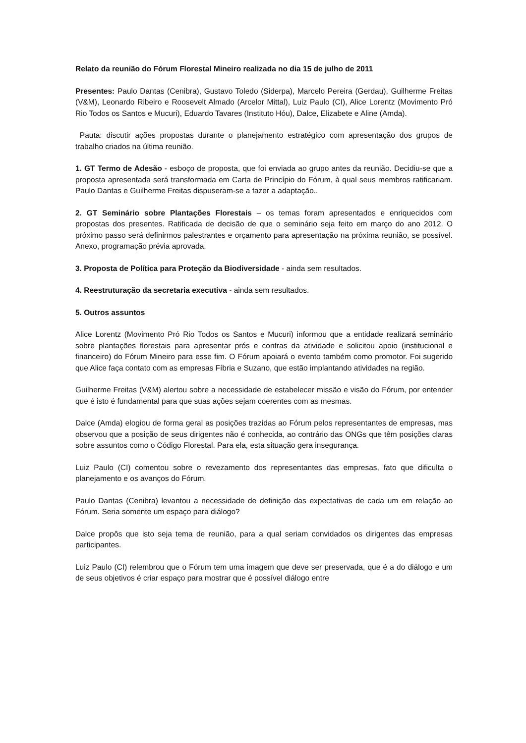Relato da reunião do Fórum Florestal Mineiro realizada no dia 15 de julho de 2011
Presentes: Paulo Dantas (Cenibra), Gustavo Toledo (Siderpa), Marcelo Pereira (Gerdau), Guilherme Freitas (V&M), Leonardo Ribeiro e Roosevelt Almado (Arcelor Mittal), Luiz Paulo (CI), Alice Lorentz (Movimento Pró Rio Todos os Santos e Mucuri), Eduardo Tavares (Instituto Hóu), Dalce, Elizabete e Aline (Amda).
Pauta: discutir ações propostas durante o planejamento estratégico com apresentação dos grupos de trabalho criados na última reunião.
1. GT Termo de Adesão - esboço de proposta, que foi enviada ao grupo antes da reunião. Decidiu-se que a proposta apresentada será transformada em Carta de Princípio do Fórum, à qual seus membros ratificariam. Paulo Dantas e Guilherme Freitas dispuseram-se a fazer a adaptação..
2. GT Seminário sobre Plantações Florestais – os temas foram apresentados e enriquecidos com propostas dos presentes. Ratificada de decisão de que o seminário seja feito em março do ano 2012. O próximo passo será definirmos palestrantes e orçamento para apresentação na próxima reunião, se possível. Anexo, programação prévia aprovada.
3. Proposta de Política para Proteção da Biodiversidade - ainda sem resultados.
4. Reestruturação da secretaria executiva - ainda sem resultados.
5. Outros assuntos
Alice Lorentz (Movimento Pró Rio Todos os Santos e Mucuri) informou que a entidade realizará seminário sobre plantações florestais para apresentar prós e contras da atividade e solicitou apoio (institucional e financeiro) do Fórum Mineiro para esse fim. O Fórum apoiará o evento também como promotor. Foi sugerido que Alice faça contato com as empresas Fíbria e Suzano, que estão implantando atividades na região.
Guilherme Freitas (V&M) alertou sobre a necessidade de estabelecer missão e visão do Fórum, por entender que é isto é fundamental para que suas ações sejam coerentes com as mesmas.
Dalce (Amda) elogiou de forma geral as posições trazidas ao Fórum pelos representantes de empresas, mas observou que a posição de seus dirigentes não é conhecida, ao contrário das ONGs que têm posições claras sobre assuntos como o Código Florestal. Para ela, esta situação gera insegurança.
Luiz Paulo (CI) comentou sobre o revezamento dos representantes das empresas, fato que dificulta o planejamento e os avanços do Fórum.
Paulo Dantas (Cenibra) levantou a necessidade de definição das expectativas de cada um em relação ao Fórum. Seria somente um espaço para diálogo?
Dalce propôs que isto seja tema de reunião, para a qual seriam convidados os dirigentes das empresas participantes.
Luiz Paulo (CI) relembrou que o Fórum tem uma imagem que deve ser preservada, que é a do diálogo e um de seus objetivos é criar espaço para mostrar que é possível diálogo entre